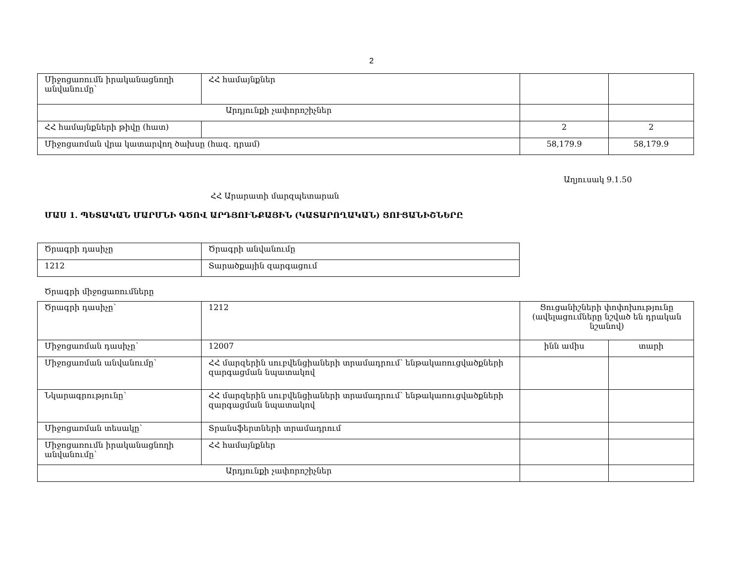2
| Միջոցառումն իրականացնողի անվանումը՝ | ՀՀ համայնքներ | | |
| Արդյունքի չափորոշիչներ | | | |
| ՀՀ համայնքների թիվը (հատ) | | 2 | 2 |
| Միջոցառման վրա կատարվող ծախսը (հազ. դրամ) | | 58,179.9 | 58,179.9 |
Աղյուսակ 9.1.50
ՀՀ Արարատի մարզպետարան
ՄԱՍ 1. ՊԵՏԱԿԱՆ ՄԱՐՄՆԻ ԳԾՈՎ ԱՐԴՅՈՒՆՔԱՅԻՆ (ԿԱՏԱՐՈՂԱԿԱՆ) ՑՈՒՑԱՆԻՇՆԵՐԸ
| Ծրագրի դասիչը | Ծրագրի անվանումը |
| 1212 | Տարածքային զարգացում |
Ծրագրի միջոցառումները
| Ծրագրի դասիչը՝ | 1212 | Ցուցանիշների փոփոխությունը (ավելացումները նշված են դրական նշանով) | |
| Միջոցառման դասիչը՝ | 12007 | ինն ամիս | տարի |
| Միջոցառման անվանումը՝ | ՀՀ մարզերին սուբվենցիաների տրամադրում՝ ենթակառուցվածքների զարգացման նպատակով | | |
| Նկարագրությունը՝ | ՀՀ մարզերին սուբվենցիաների տրամադրում՝ ենթակառուցվածքների զարգացման նպատակով | | |
| Միջոցառման տեսակը՝ | Տրանսֆերտների տրամադրում | | |
| Միջոցառումն իրականացնողի անվանումը՝ | ՀՀ համայնքներ | | |
| Արդյունքի չափորոշիչներ | | | |